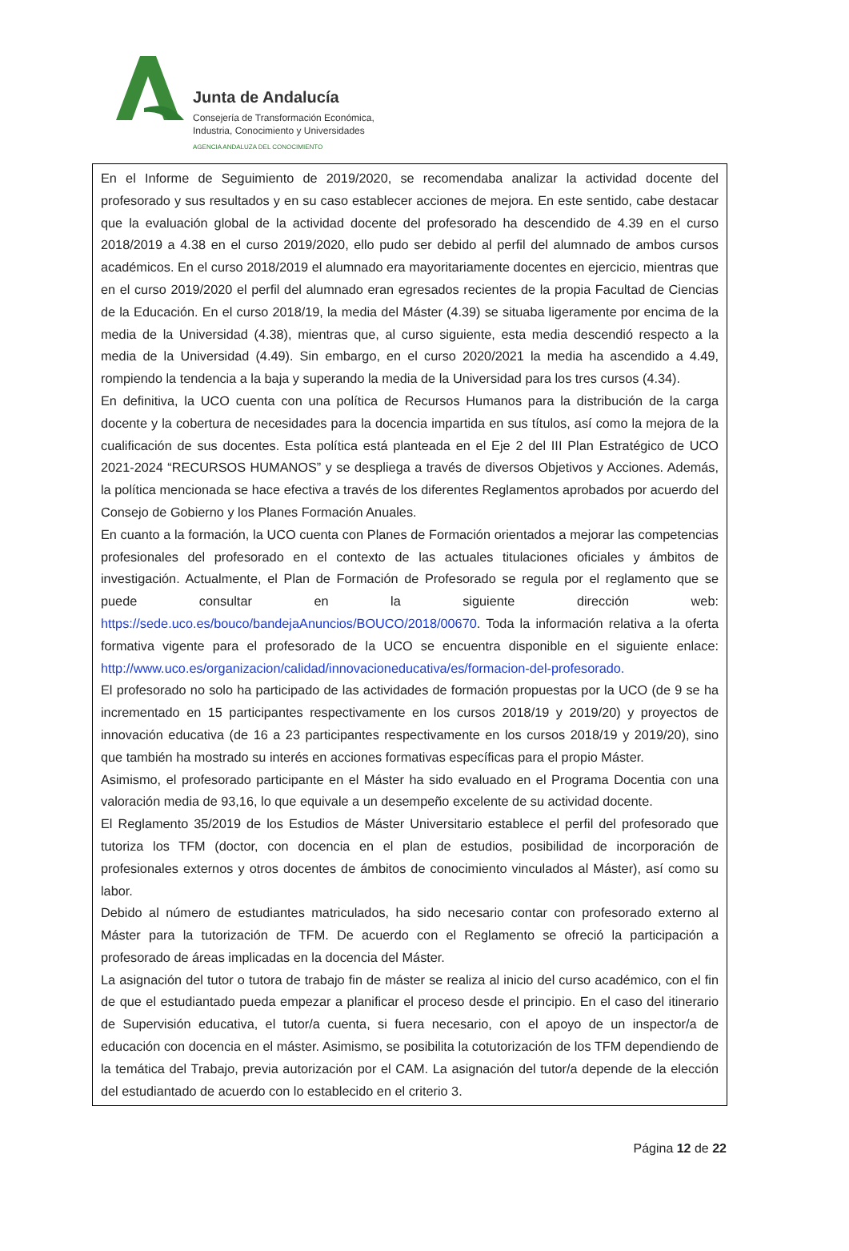Junta de Andalucía
Consejería de Transformación Económica,
Industria, Conocimiento y Universidades
AGENCIA ANDALUZA DEL CONOCIMIENTO
En el Informe de Seguimiento de 2019/2020, se recomendaba analizar la actividad docente del profesorado y sus resultados y en su caso establecer acciones de mejora. En este sentido, cabe destacar que la evaluación global de la actividad docente del profesorado ha descendido de 4.39 en el curso 2018/2019 a 4.38 en el curso 2019/2020, ello pudo ser debido al perfil del alumnado de ambos cursos académicos. En el curso 2018/2019 el alumnado era mayoritariamente docentes en ejercicio, mientras que en el curso 2019/2020 el perfil del alumnado eran egresados recientes de la propia Facultad de Ciencias de la Educación. En el curso 2018/19, la media del Máster (4.39) se situaba ligeramente por encima de la media de la Universidad (4.38), mientras que, al curso siguiente, esta media descendió respecto a la media de la Universidad (4.49). Sin embargo, en el curso 2020/2021 la media ha ascendido a 4.49, rompiendo la tendencia a la baja y superando la media de la Universidad para los tres cursos (4.34).
En definitiva, la UCO cuenta con una política de Recursos Humanos para la distribución de la carga docente y la cobertura de necesidades para la docencia impartida en sus títulos, así como la mejora de la cualificación de sus docentes. Esta política está planteada en el Eje 2 del III Plan Estratégico de UCO 2021-2024 “RECURSOS HUMANOS” y se despliega a través de diversos Objetivos y Acciones. Además, la política mencionada se hace efectiva a través de los diferentes Reglamentos aprobados por acuerdo del Consejo de Gobierno y los Planes Formación Anuales.
En cuanto a la formación, la UCO cuenta con Planes de Formación orientados a mejorar las competencias profesionales del profesorado en el contexto de las actuales titulaciones oficiales y ámbitos de investigación. Actualmente, el Plan de Formación de Profesorado se regula por el reglamento que se puede consultar en la siguiente dirección web: https://sede.uco.es/bouco/bandejaAnuncios/BOUCO/2018/00670. Toda la información relativa a la oferta formativa vigente para el profesorado de la UCO se encuentra disponible en el siguiente enlace: http://www.uco.es/organizacion/calidad/innovacioneducativa/es/formacion-del-profesorado.
El profesorado no solo ha participado de las actividades de formación propuestas por la UCO (de 9 se ha incrementado en 15 participantes respectivamente en los cursos 2018/19 y 2019/20) y proyectos de innovación educativa (de 16 a 23 participantes respectivamente en los cursos 2018/19 y 2019/20), sino que también ha mostrado su interés en acciones formativas específicas para el propio Máster.
Asimismo, el profesorado participante en el Máster ha sido evaluado en el Programa Docentia con una valoración media de 93,16, lo que equivale a un desempeño excelente de su actividad docente.
El Reglamento 35/2019 de los Estudios de Máster Universitario establece el perfil del profesorado que tutoriza los TFM (doctor, con docencia en el plan de estudios, posibilidad de incorporación de profesionales externos y otros docentes de ámbitos de conocimiento vinculados al Máster), así como su labor.
Debido al número de estudiantes matriculados, ha sido necesario contar con profesorado externo al Máster para la tutorización de TFM. De acuerdo con el Reglamento se ofreció la participación a profesorado de áreas implicadas en la docencia del Máster.
La asignación del tutor o tutora de trabajo fin de máster se realiza al inicio del curso académico, con el fin de que el estudiantado pueda empezar a planificar el proceso desde el principio. En el caso del itinerario de Supervisión educativa, el tutor/a cuenta, si fuera necesario, con el apoyo de un inspector/a de educación con docencia en el máster. Asimismo, se posibilita la cotutorización de los TFM dependiendo de la temática del Trabajo, previa autorización por el CAM. La asignación del tutor/a depende de la elección del estudiantado de acuerdo con lo establecido en el criterio 3.
Página 12 de 22